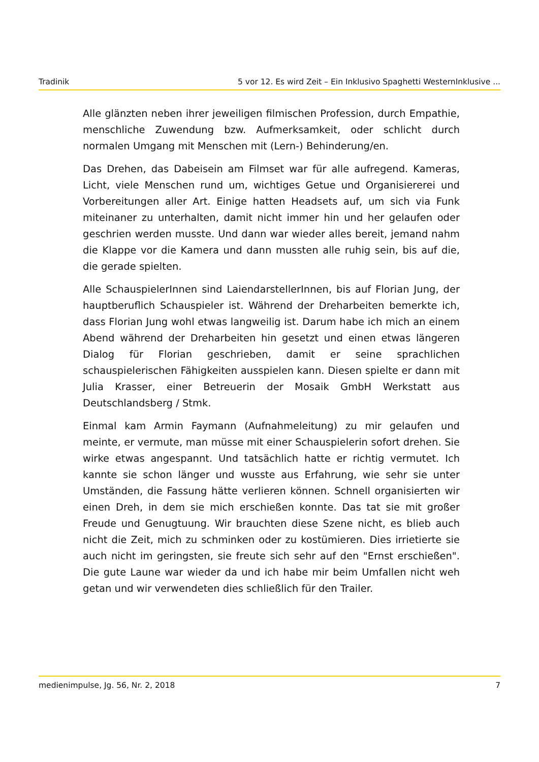Tradinik 5 vor 12. Es wird Zeit – Ein Inklusivo Spaghetti WesternInklusive ...
Alle glänzten neben ihrer jeweiligen filmischen Profession, durch Empathie, menschliche Zuwendung bzw. Aufmerksamkeit, oder schlicht durch normalen Umgang mit Menschen mit (Lern-) Behinderung/en.
Das Drehen, das Dabeisein am Filmset war für alle aufregend. Kameras, Licht, viele Menschen rund um, wichtiges Getue und Organisiererei und Vorbereitungen aller Art. Einige hatten Headsets auf, um sich via Funk miteinaner zu unterhalten, damit nicht immer hin und her gelaufen oder geschrien werden musste. Und dann war wieder alles bereit, jemand nahm die Klappe vor die Kamera und dann mussten alle ruhig sein, bis auf die, die gerade spielten.
Alle SchauspielerInnen sind LaiendarstellerInnen, bis auf Florian Jung, der hauptberuflich Schauspieler ist. Während der Dreharbeiten bemerkte ich, dass Florian Jung wohl etwas langweilig ist. Darum habe ich mich an einem Abend während der Dreharbeiten hin gesetzt und einen etwas längeren Dialog für Florian geschrieben, damit er seine sprachlichen schauspielerischen Fähigkeiten ausspielen kann. Diesen spielte er dann mit Julia Krasser, einer Betreuerin der Mosaik GmbH Werkstatt aus Deutschlandsberg / Stmk.
Einmal kam Armin Faymann (Aufnahmeleitung) zu mir gelaufen und meinte, er vermute, man müsse mit einer Schauspielerin sofort drehen. Sie wirke etwas angespannt. Und tatsächlich hatte er richtig vermutet. Ich kannte sie schon länger und wusste aus Erfahrung, wie sehr sie unter Umständen, die Fassung hätte verlieren können. Schnell organisierten wir einen Dreh, in dem sie mich erschießen konnte. Das tat sie mit großer Freude und Genugtuung. Wir brauchten diese Szene nicht, es blieb auch nicht die Zeit, mich zu schminken oder zu kostümieren. Dies irrietierte sie auch nicht im geringsten, sie freute sich sehr auf den "Ernst erschießen". Die gute Laune war wieder da und ich habe mir beim Umfallen nicht weh getan und wir verwendeten dies schließlich für den Trailer.
medienimpulse, Jg. 56, Nr. 2, 2018 7